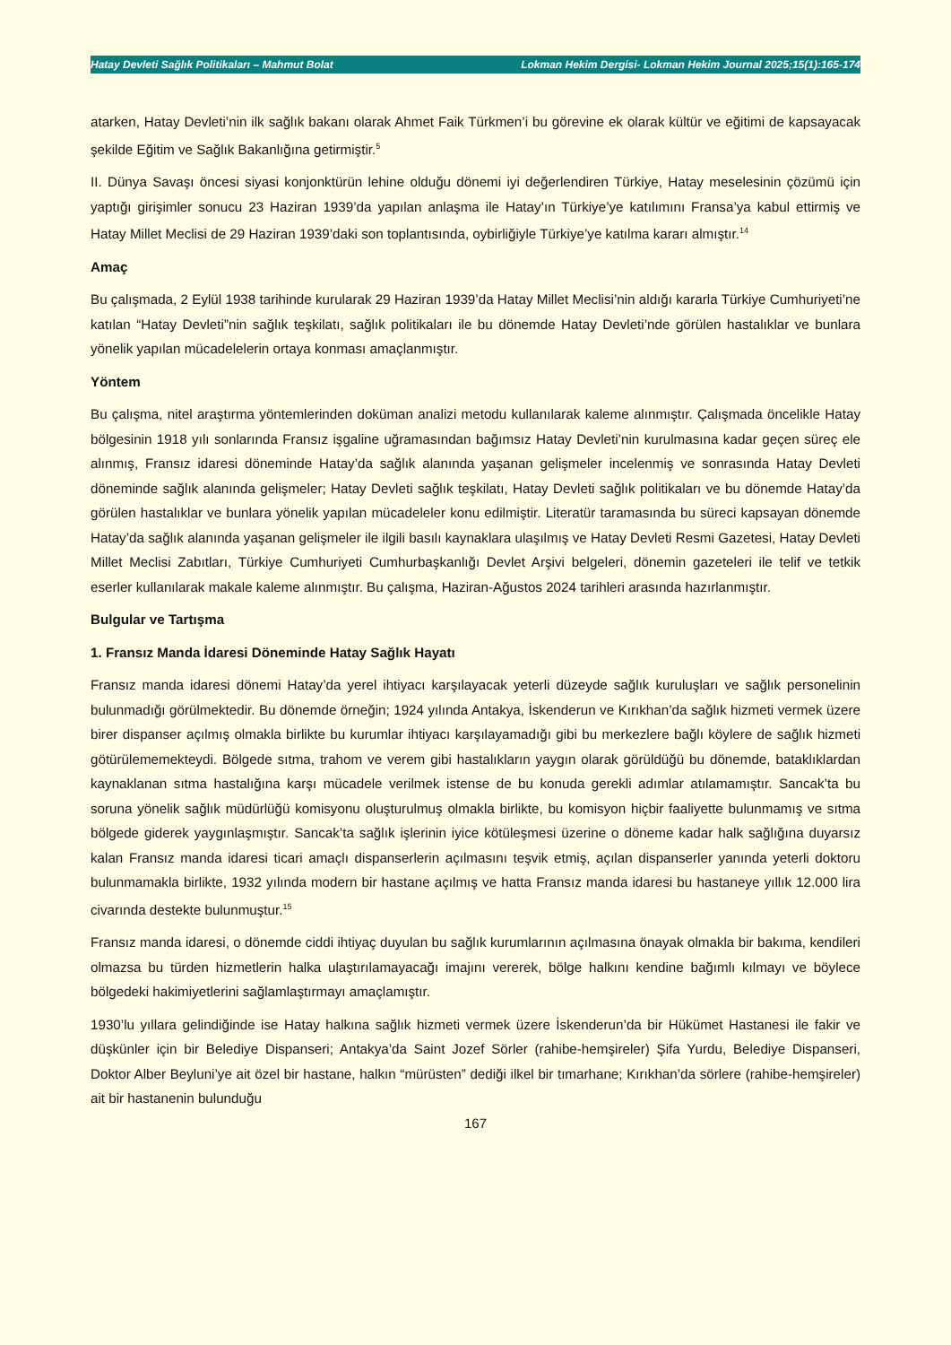Hatay Devleti Sağlık Politikaları – Mahmut Bolat Lokman Hekim Dergisi- Lokman Hekim Journal 2025;15(1):165-174
atarken, Hatay Devleti’nin ilk sağlık bakanı olarak Ahmet Faik Türkmen’i bu görevine ek olarak kültür ve eğitimi de kapsayacak şekilde Eğitim ve Sağlık Bakanlığına getirmiştir.<sup>5</sup>
II. Dünya Savaşı öncesi siyasi konjonktürün lehine olduğu dönemi iyi değerlendiren Türkiye, Hatay meselesinin çözümü için yaptığı girişimler sonucu 23 Haziran 1939’da yapılan anlaşma ile Hatay’ın Türkiye’ye katılımını Fransa’ya kabul ettirmiş ve Hatay Millet Meclisi de 29 Haziran 1939’daki son toplantısında, oybirliğiyle Türkiye’ye katılma kararı almıştır.<sup>14</sup>
Amaç
Bu çalışmada, 2 Eylül 1938 tarihinde kurularak 29 Haziran 1939’da Hatay Millet Meclisi’nin aldığı kararla Türkiye Cumhuriyeti’ne katılan “Hatay Devleti”nin sağlık teşkilatı, sağlık politikaları ile bu dönemde Hatay Devleti’nde görülen hastalıklar ve bunlara yönelik yapılan mücadelelerin ortaya konması amaçlanmıştır.
Yöntem
Bu çalışma, nitel araştırma yöntemlerinden doküman analizi metodu kullanılarak kaleme alınmıştır. Çalışmada öncelikle Hatay bölgesinin 1918 yılı sonlarında Fransız işgaline uğramasından bağımsız Hatay Devleti’nin kurulmasına kadar geçen süreç ele alınmış, Fransız idaresi döneminde Hatay’da sağlık alanında yaşanan gelişmeler incelenmiş ve sonrasında Hatay Devleti döneminde sağlık alanında gelişmeler; Hatay Devleti sağlık teşkilatı, Hatay Devleti sağlık politikaları ve bu dönemde Hatay’da görülen hastalıklar ve bunlara yönelik yapılan mücadeleler konu edilmiştir. Literatür taramasında bu süreci kapsayan dönemde Hatay’da sağlık alanında yaşanan gelişmeler ile ilgili basılı kaynaklara ulaşılmış ve Hatay Devleti Resmi Gazetesi, Hatay Devleti Millet Meclisi Zabıtları, Türkiye Cumhuriyeti Cumhurbaşkanlığı Devlet Arşivi belgeleri, dönemin gazeteleri ile telif ve tetkik eserler kullanılarak makale kaleme alınmıştır. Bu çalışma, Haziran-Ağustos 2024 tarihleri arasında hazırlanmıştır.
Bulgular ve Tartışma
1. Fransız Manda İdaresi Döneminde Hatay Sağlık Hayatı
Fransız manda idaresi dönemi Hatay’da yerel ihtiyacı karşılayacak yeterli düzeyde sağlık kuruluşları ve sağlık personelinin bulunmadığı görülmektedir. Bu dönemde örneğin; 1924 yılında Antakya, İskenderun ve Kırıkhan’da sağlık hizmeti vermek üzere birer dispanser açılmış olmakla birlikte bu kurumlar ihtiyacı karşılayamadığı gibi bu merkezlere bağlı köylere de sağlık hizmeti götürülememekteydi. Bölgede sıtma, trahom ve verem gibi hastalıkların yaygın olarak görüldüğü bu dönemde, bataklıklardan kaynaklanan sıtma hastalığına karşı mücadele verilmek istense de bu konuda gerekli adımlar atılamamıştır. Sancak’ta bu soruna yönelik sağlık müdürlüğü komisyonu oluşturulmuş olmakla birlikte, bu komisyon hiçbir faaliyette bulunmamış ve sıtma bölgede giderek yaygınlaşmıştır. Sancak’ta sağlık işlerinin iyice kötüleşmesi üzerine o döneme kadar halk sağlığına duyarsız kalan Fransız manda idaresi ticari amaçlı dispanserlerin açılmasını teşvik etmiş, açılan dispanserler yanında yeterli doktoru bulunmamakla birlikte, 1932 yılında modern bir hastane açılmış ve hatta Fransız manda idaresi bu hastaneye yıllık 12.000 lira civarında destekte bulunmuştur.<sup>15</sup>
Fransız manda idaresi, o dönemde ciddi ihtiyaç duyulan bu sağlık kurumlarının açılmasına önayak olmakla bir bakıma, kendileri olmazsa bu türden hizmetlerin halka ulaştırılamayacağı imajını vererek, bölge halkını kendine bağımlı kılmayı ve böylece bölgedeki hakimiyetlerini sağlamlaştırmayı amaçlamıştır.
1930’lu yıllara gelindiğinde ise Hatay halkına sağlık hizmeti vermek üzere İskenderun’da bir Hükümet Hastanesi ile fakir ve düşkünler için bir Belediye Dispanseri; Antakya’da Saint Jozef Sörler (rahibe-hemşireler) Şifa Yurdu, Belediye Dispanseri, Doktor Alber Beyluni’ye ait özel bir hastane, halkın “mürüsten” dediği ilkel bir tımarhane; Kırıkhan’da sörlere (rahibe-hemşireler) ait bir hastanenin bulunduğu
167